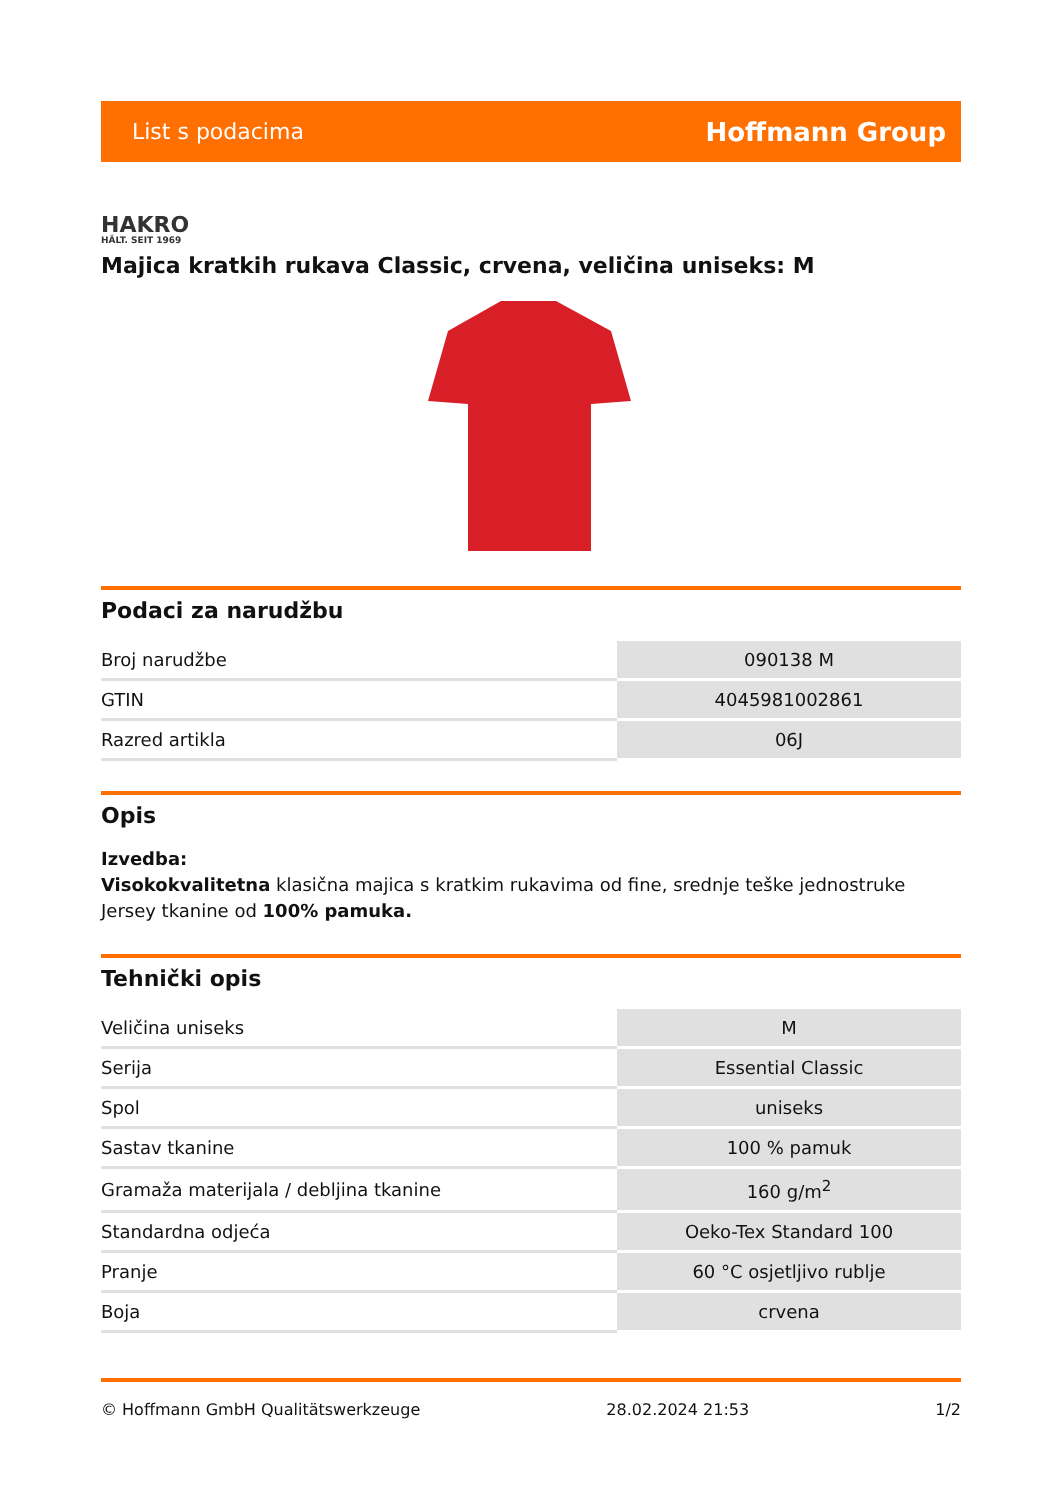List s podacima Hoffmann Group
HAKRO
HÄLT. SEIT 1969
Majica kratkih rukava Classic, crvena, veličina uniseks: M
Podaci za narudžbu
| Broj narudžbe | 090138 M |
| GTIN | 4045981002861 |
| Razred artikla | 06J |
Opis
Izvedba:
Visokokvalitetna klasična majica s kratkim rukavima od fine, srednje teške jednostruke Jersey tkanine od 100% pamuka.
Tehnički opis
| Veličina uniseks | M |
| Serija | Essential Classic |
| Spol | uniseks |
| Sastav tkanine | 100 % pamuk |
| Gramaža materijala / debljina tkanine | 160 g/m<sup>2</sup> |
| Standardna odjeća | Oeko-Tex Standard 100 |
| Pranje | 60 °C osjetljivo rublje |
| Boja | crvena |
© Hoffmann GmbH Qualitätswerkzeuge 28.02.2024 21:53 1/2